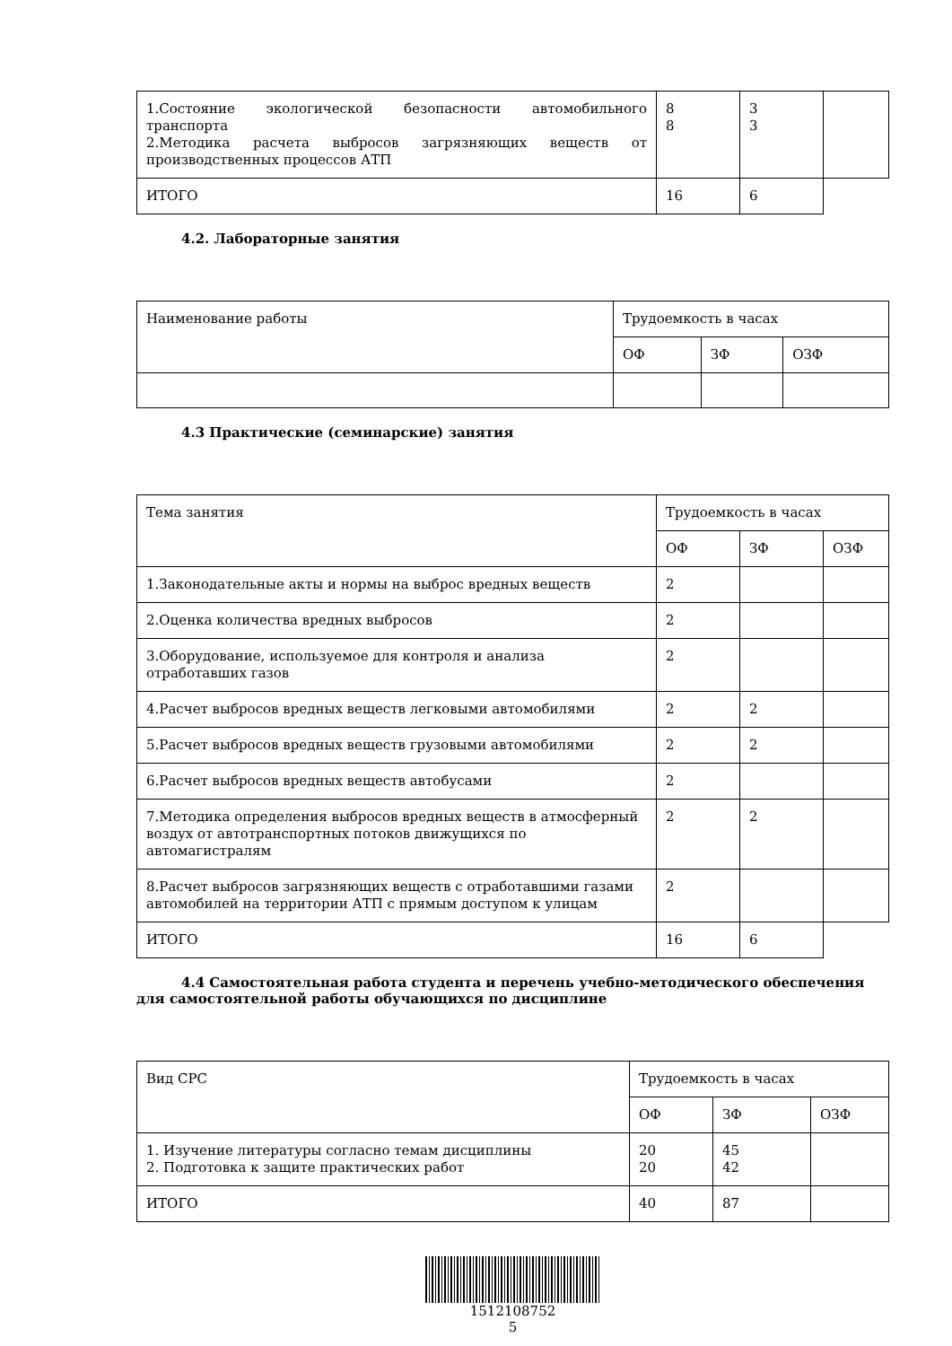| 1.Состояние экологической безопасности автомобильного транспорта 2.Методика расчета выбросов загрязняющих веществ от производственных процессов АТП | 8 8 | 3 3 | |
| ИТОГО | 16 | 6 | |
4.2. Лабораторные занятия
| Наименование работы | Трудоемкость в часах | | |
| | ОФ | ЗФ | ОЗФ |
4.3 Практические (семинарские) занятия
| Тема занятия | Трудоемкость в часах | | |
| | ОФ | ЗФ | ОЗФ |
| 1.Законодательные акты и нормы на выброс вредных веществ | 2 | | |
| 2.Оценка количества вредных выбросов | 2 | | |
| 3.Оборудование, используемое для контроля и анализа отработавших газов | 2 | | |
| 4.Расчет выбросов вредных веществ легковыми автомобилями | 2 | 2 | |
| 5.Расчет выбросов вредных веществ грузовыми автомобилями | 2 | 2 | |
| 6.Расчет выбросов вредных веществ автобусами | 2 | | |
| 7.Методика определения выбросов вредных веществ в атмосферный воздух от автотранспортных потоков движущихся по автомагистралям | 2 | 2 | |
| 8.Расчет выбросов загрязняющих веществ с отработавшими газами автомобилей на территории АТП с прямым доступом к улицам | 2 | | |
| ИТОГО | 16 | 6 | |
4.4 Самостоятельная работа студента и перечень учебно-методического обеспечения для самостоятельной работы обучающихся по дисциплине
| Вид СРС | Трудоемкость в часах | | |
| | ОФ | ЗФ | ОЗФ |
| 1. Изучение литературы согласно темам дисциплины 2. Подготовка к защите практических работ | 20 20 | 45 42 | |
| ИТОГО | 40 | 87 | |
1512108752
5